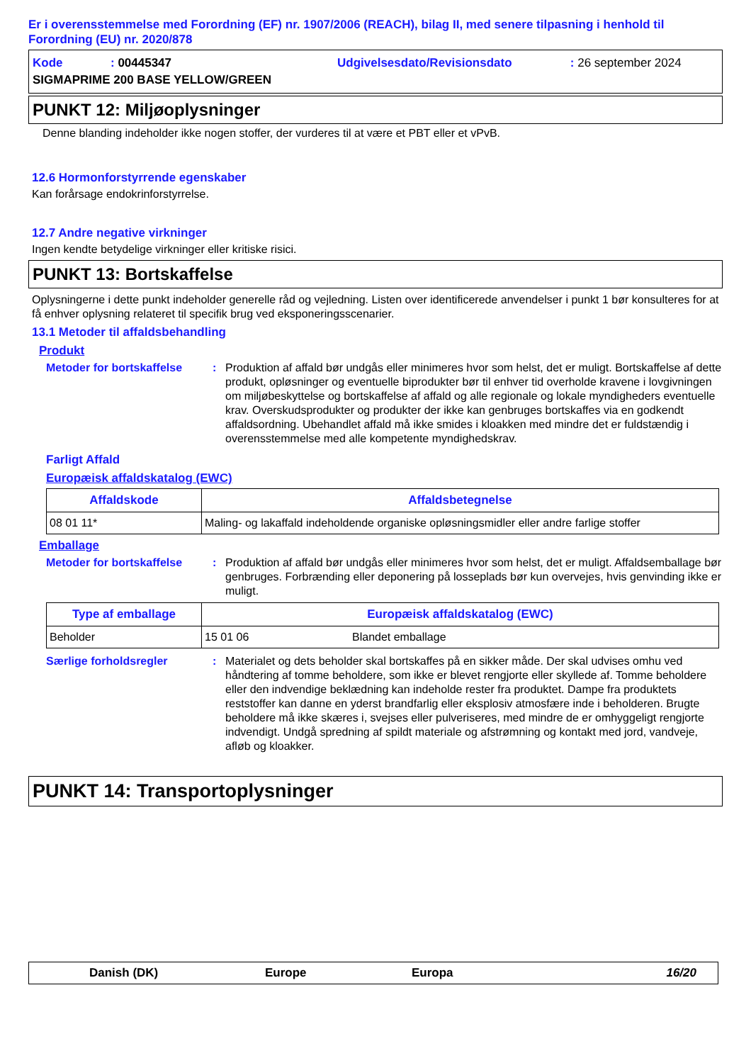Er i overensstemmelse med Forordning (EF) nr. 1907/2006 (REACH), bilag II, med senere tilpasning i henhold til Forordning (EU) nr. 2020/878
| Kode | : 00445347 | Udgivelsesdato/Revisionsdato | : 26 september 2024 |
| SIGMAPRIME 200 BASE YELLOW/GREEN | | | |
PUNKT 12: Miljøoplysninger
Denne blanding indeholder ikke nogen stoffer, der vurderes til at være et PBT eller et vPvB.
12.6 Hormonforstyrrende egenskaber
Kan forårsage endokrinforstyrrelse.
12.7 Andre negative virkninger
Ingen kendte betydelige virkninger eller kritiske risici.
PUNKT 13: Bortskaffelse
Oplysningerne i dette punkt indeholder generelle råd og vejledning. Listen over identificerede anvendelser i punkt 1 bør konsulteres for at få enhver oplysning relateret til specifik brug ved eksponeringsscenarier.
13.1 Metoder til affaldsbehandling
Produkt
Metoder for bortskaffelse
: Produktion af affald bør undgås eller minimeres hvor som helst, det er muligt. Bortskaffelse af dette produkt, opløsninger og eventuelle biprodukter bør til enhver tid overholde kravene i lovgivningen om miljøbeskyttelse og bortskaffelse af affald og alle regionale og lokale myndigheders eventuelle krav. Overskudsprodukter og produkter der ikke kan genbruges bortskaffes via en godkendt affaldsordning. Ubehandlet affald må ikke smides i kloakken med mindre det er fuldstændig i overensstemmelse med alle kompetente myndighedskrav.
Farligt Affald
Europæisk affaldskatalog (EWC)
| Affaldskode | Affaldsbetegnelse |
| --- | --- |
| 08 01 11* | Maling- og lakaffald indeholdende organiske opløsningsmidler eller andre farlige stoffer |
Emballage
Metoder for bortskaffelse
: Produktion af affald bør undgås eller minimeres hvor som helst, det er muligt. Affaldsemballage bør genbruges. Forbrænding eller deponering på losseplads bør kun overvejes, hvis genvinding ikke er muligt.
| Type af emballage | Europæisk affaldskatalog (EWC) | |
| --- | --- | --- |
| Beholder | 15 01 06 | Blandet emballage |
Særlige forholdsregler : Materialet og dets beholder skal bortskaffes på en sikker måde. Der skal udvises omhu ved håndtering af tomme beholdere, som ikke er blevet rengjorte eller skyllede af. Tomme beholdere eller den indvendige beklædning kan indeholde rester fra produktet. Dampe fra produktets reststoffer kan danne en yderst brandfarlig eller eksplosiv atmosfære inde i beholderen. Brugte beholdere må ikke skæres i, svejses eller pulveriseres, med mindre de er omhyggeligt rengjorte indvendigt. Undgå spredning af spildt materiale og afstrømning og kontakt med jord, vandveje, afløb og kloakker.
PUNKT 14: Transportoplysninger
Danish (DK) Europe Europa 16/20